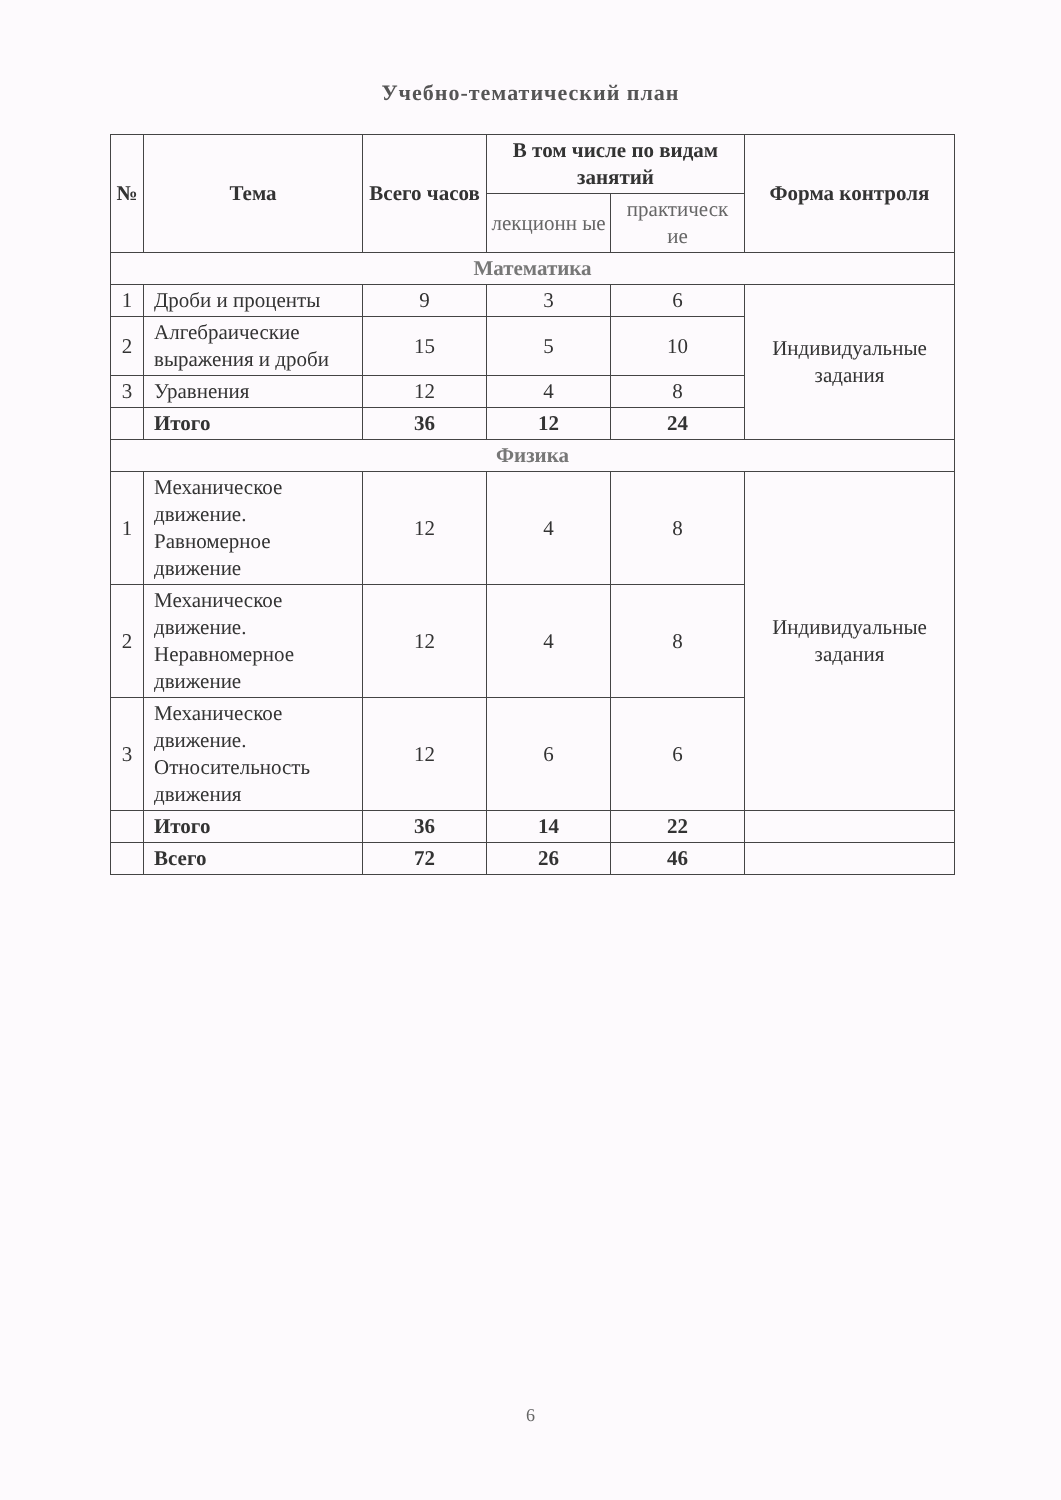Учебно-тематический план
| № | Тема | Всего часов | В том числе по видам занятий | | Форма контроля |
| --- | --- | --- | --- | --- | --- |
| | | | лекционн ые | практическ ие | |
| Математика | | | | | |
| 1 | Дроби и проценты | 9 | 3 | 6 | Индивидуальные задания |
| 2 | Алгебраические выражения и дроби | 15 | 5 | 10 | |
| 3 | Уравнения | 12 | 4 | 8 | |
| | Итого | 36 | 12 | 24 | |
| Физика | | | | | |
| 1 | Механическое движение. Равномерное движение | 12 | 4 | 8 | Индивидуальные задания |
| 2 | Механическое движение. Неравномерное движение | 12 | 4 | 8 | |
| 3 | Механическое движение. Относительность движения | 12 | 6 | 6 | |
| | Итого | 36 | 14 | 22 | |
| | Всего | 72 | 26 | 46 | |
6